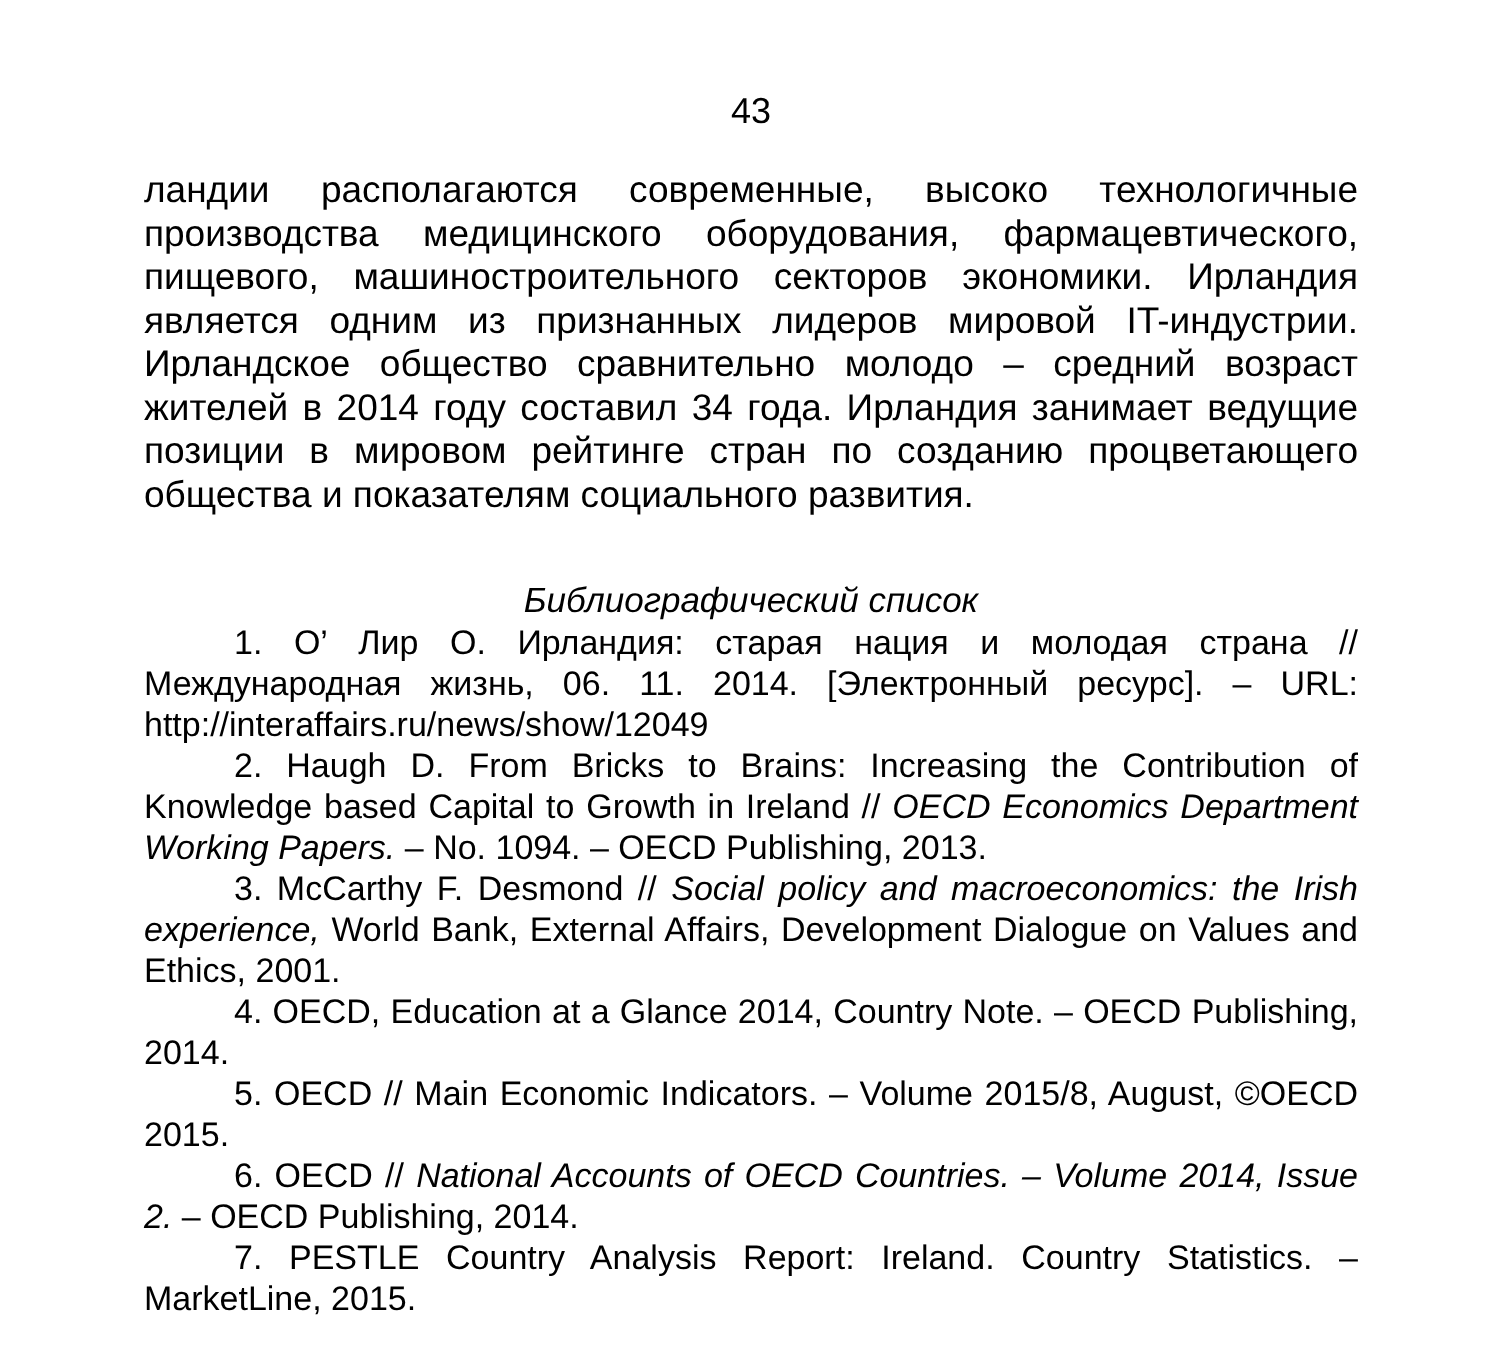43
ландии располагаются современные, высоко технологичные производства медицинского оборудования, фармацевтического, пищевого, машиностроительного секторов экономики. Ирландия является одним из признанных лидеров мировой IT-индустрии. Ирландское общество сравнительно молодо – средний возраст жителей в 2014 году составил 34 года. Ирландия занимает ведущие позиции в мировом рейтинге стран по созданию процветающего общества и показателям социального развития.
Библиографический список
1. О’ Лир О. Ирландия: старая нация и молодая страна // Международная жизнь, 06. 11. 2014. [Электронный ресурс]. – URL: http://interaffairs.ru/news/show/12049
2. Haugh D. From Bricks to Brains: Increasing the Contribution of Knowledge based Capital to Growth in Ireland // OECD Economics Department Working Papers. – No. 1094. – OECD Publishing, 2013.
3. McCarthy F. Desmond // Social policy and macroeconomics: the Irish experience, World Bank, External Affairs, Development Dialogue on Values and Ethics, 2001.
4. OECD, Education at a Glance 2014, Country Note. – OECD Publishing, 2014.
5. OECD // Main Economic Indicators. – Volume 2015/8, August, ©OECD 2015.
6. OECD // National Accounts of OECD Countries. – Volume 2014, Issue 2. – OECD Publishing, 2014.
7. PESTLE Country Analysis Report: Ireland. Country Statistics. – MarketLine, 2015.